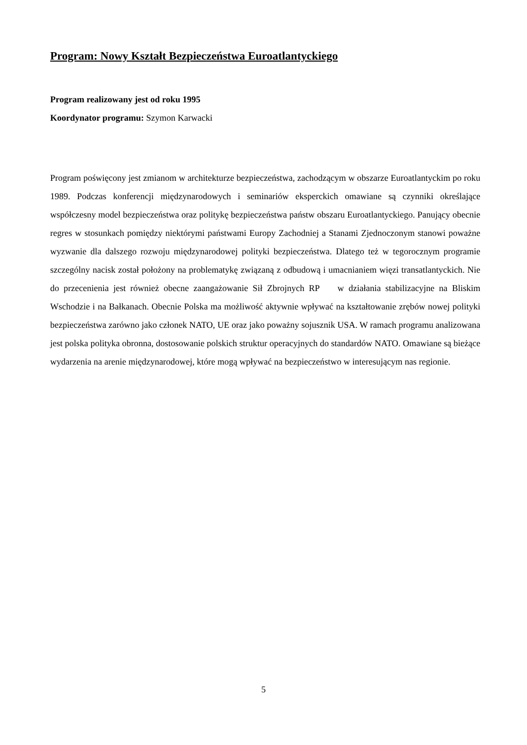Program: Nowy Kształt Bezpieczeństwa Euroatlantyckiego
Program realizowany jest od roku 1995
Koordynator programu: Szymon Karwacki
Program poświęcony jest zmianom w architekturze bezpieczeństwa, zachodzącym w obszarze Euroatlantyckim po roku 1989. Podczas konferencji międzynarodowych i seminariów eksperckich omawiane są czynniki określające współczesny model bezpieczeństwa oraz politykę bezpieczeństwa państw obszaru Euroatlantyckiego. Panujący obecnie regres w stosunkach pomiędzy niektórymi państwami Europy Zachodniej a Stanami Zjednoczonym stanowi poważne wyzwanie dla dalszego rozwoju międzynarodowej polityki bezpieczeństwa. Dlatego też w tegorocznym programie szczególny nacisk został położony na problematykę związaną z odbudową i umacnianiem więzi transatlantyckich. Nie do przecenienia jest również obecne zaangażowanie Sił Zbrojnych RP w działania stabilizacyjne na Bliskim Wschodzie i na Bałkanach. Obecnie Polska ma możliwość aktywnie wpływać na kształtowanie zrębów nowej polityki bezpieczeństwa zarówno jako członek NATO, UE oraz jako poważny sojusznik USA. W ramach programu analizowana jest polska polityka obronna, dostosowanie polskich struktur operacyjnych do standardów NATO. Omawiane są bieżące wydarzenia na arenie międzynarodowej, które mogą wpływać na bezpieczeństwo w interesującym nas regionie.
5